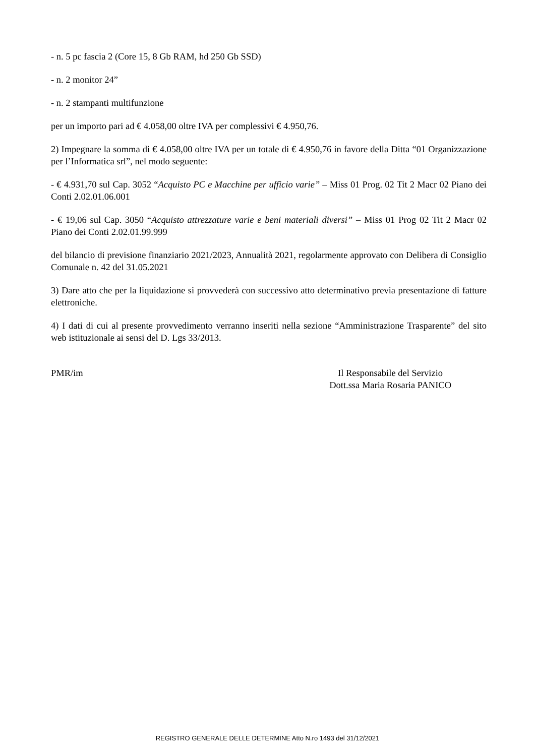- n. 5 pc fascia 2 (Core 15, 8 Gb RAM, hd 250 Gb SSD)
- n. 2 monitor 24”
- n. 2 stampanti multifunzione
per un importo pari ad € 4.058,00 oltre IVA per complessivi € 4.950,76.
2) Impegnare la somma di € 4.058,00 oltre IVA per un totale di € 4.950,76 in favore della Ditta “01 Organizzazione per l’Informatica srl”, nel modo seguente:
- € 4.931,70 sul Cap. 3052 “Acquisto PC e Macchine per ufficio varie” – Miss 01 Prog. 02 Tit 2 Macr 02 Piano dei Conti 2.02.01.06.001
- € 19,06 sul Cap. 3050 “Acquisto attrezzature varie e beni materiali diversi” – Miss 01 Prog 02 Tit 2 Macr 02 Piano dei Conti 2.02.01.99.999
del bilancio di previsione finanziario 2021/2023, Annualità 2021, regolarmente approvato con Delibera di Consiglio Comunale n. 42 del 31.05.2021
3) Dare atto che per la liquidazione si provvederà con successivo atto determinativo previa presentazione di fatture elettroniche.
4) I dati di cui al presente provvedimento verranno inseriti nella sezione “Amministrazione Trasparente” del sito web istituzionale ai sensi del D. Lgs 33/2013.
PMR/im Il Responsabile del Servizio
Dott.ssa Maria Rosaria PANICO
REGISTRO GENERALE DELLE DETERMINE Atto N.ro 1493 del 31/12/2021